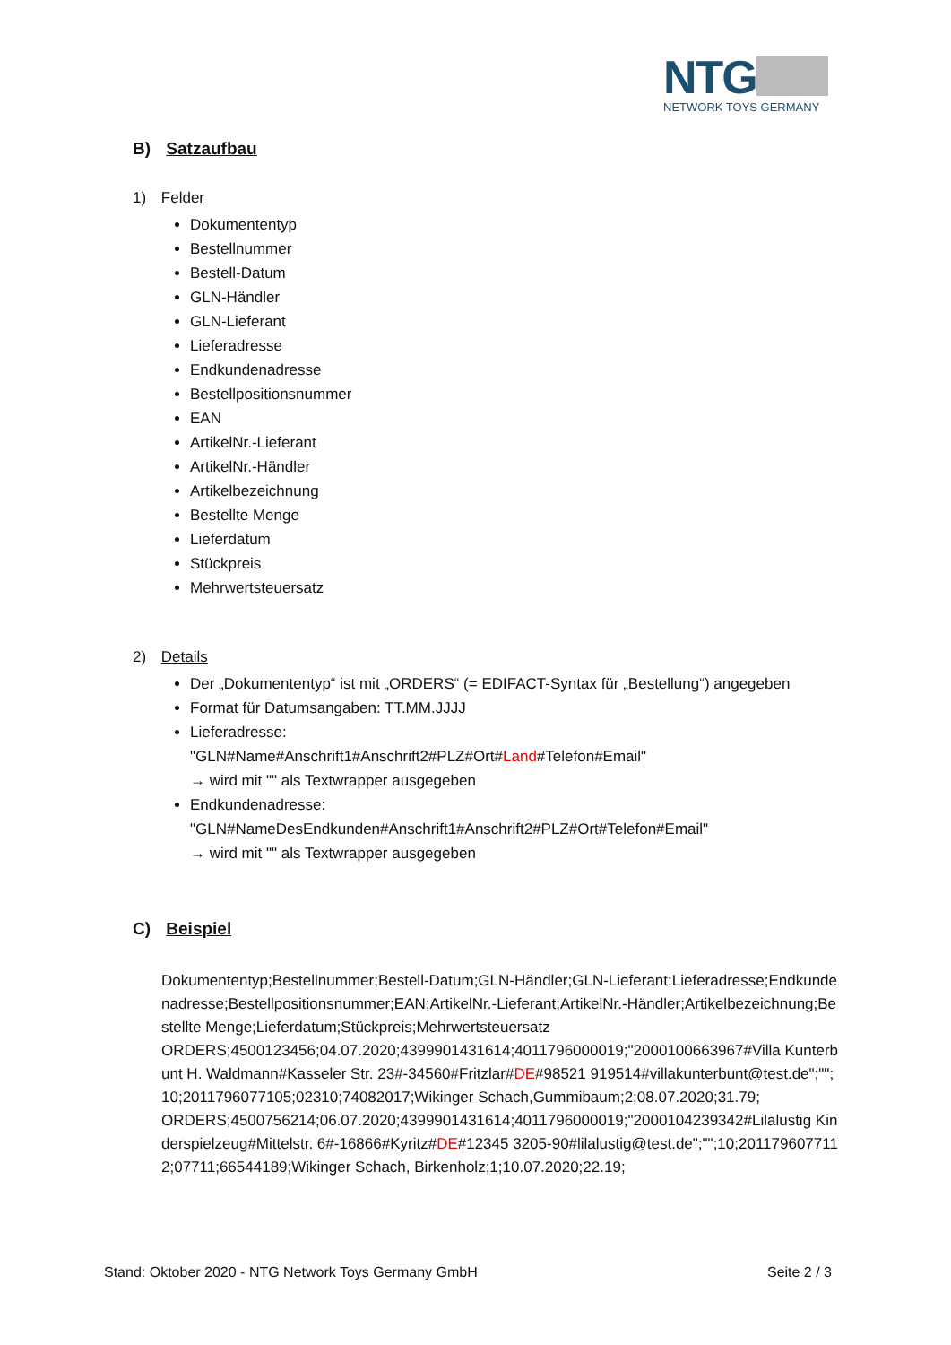NTG
NETWORK TOYS GERMANY
B) Satzaufbau
1) Felder
Dokumententyp
Bestellnummer
Bestell-Datum
GLN-Händler
GLN-Lieferant
Lieferadresse
Endkundenadresse
Bestellpositionsnummer
EAN
ArtikelNr.-Lieferant
ArtikelNr.-Händler
Artikelbezeichnung
Bestellte Menge
Lieferdatum
Stückpreis
Mehrwertsteuersatz
2) Details
Der „Dokumententyp“ ist mit „ORDERS“ (= EDIFACT-Syntax für „Bestellung“) angegeben
Format für Datumsangaben: TT.MM.JJJJ
Lieferadresse:
"GLN#Name#Anschrift1#Anschrift2#PLZ#Ort#Land#Telefon#Email"
→ wird mit "" als Textwrapper ausgegeben
Endkundenadresse:
"GLN#NameDesEndkunden#Anschrift1#Anschrift2#PLZ#Ort#Telefon#Email"
→ wird mit "" als Textwrapper ausgegeben
C) Beispiel
Dokumententyp;Bestellnummer;Bestell-Datum;GLN-Händler;GLN-Lieferant;Lieferadresse;Endkundenadresse;Bestellpositionsnummer;EAN;ArtikelNr.-Lieferant;ArtikelNr.-Händler;Artikelbezeichnung;Bestellte Menge;Lieferdatum;Stückpreis;Mehrwertsteuersatz
ORDERS;4500123456;04.07.2020;4399901431614;4011796000019;"2000100663967#Villa Kunterbunt H. Waldmann#Kasseler Str. 23#-34560#Fritzlar#DE#98521 919514#villakunterbunt@test.de";"";10;2011796077105;02310;74082017;Wikinger Schach,Gummibaum;2;08.07.2020;31.79;
ORDERS;4500756214;06.07.2020;4399901431614;4011796000019;"2000104239342#Lilalustig Kinderspielzeug#Mittelstr. 6#-16866#Kyritz#DE#12345 3205-90#lilalustig@test.de";"";10;2011796077112;07711;66544189;Wikinger Schach, Birkenholz;1;10.07.2020;22.19;
Stand: Oktober 2020 - NTG Network Toys Germany GmbH Seite 2 / 3